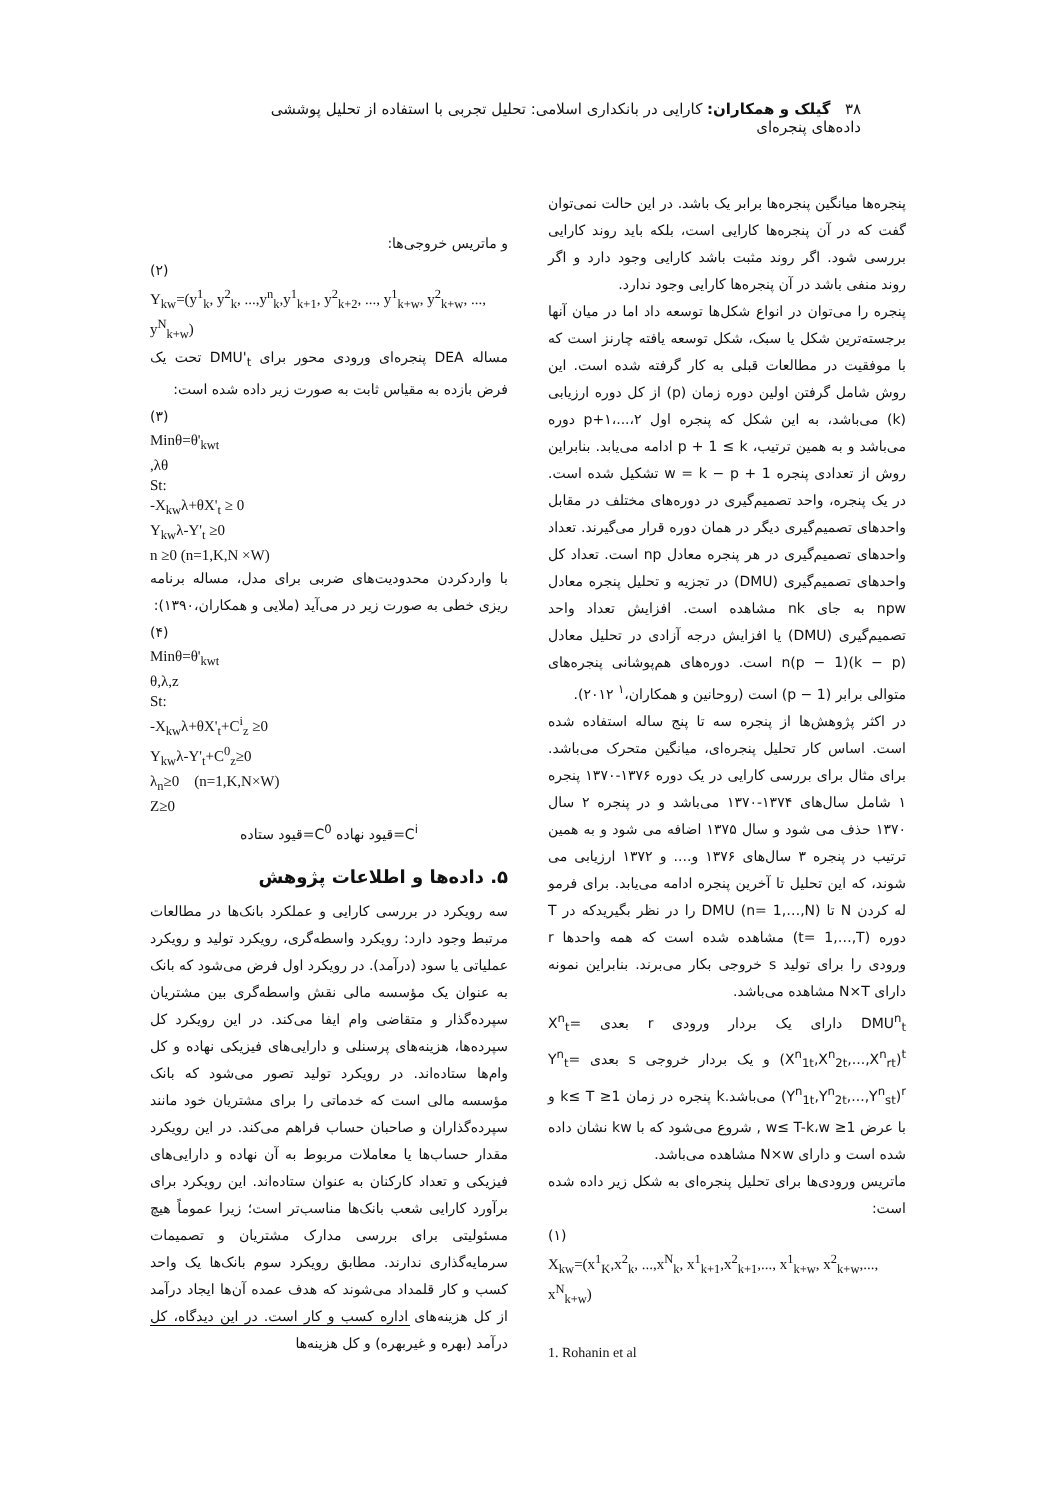۳۸ گیلک و همکاران: کارایی در بانکداری اسلامی: تحلیل تجربی با استفاده از تحلیل پوششی داده‌های پنجره‌ای
پنجره‌ها میانگین پنجره‌ها برابر یک باشد. در این حالت نمی‌توان گفت که در آن پنجره‌ها کارایی است، بلکه باید روند کارایی بررسی شود. اگر روند مثبت باشد کارایی وجود دارد و اگر روند منفی باشد در آن پنجره‌ها کارایی وجود ندارد.
پنجره را می‌توان در انواع شکل‌ها توسعه داد اما در میان آنها برجسته‌ترین شکل یا سبک، شکل توسعه یافته چارنز است که با موفقیت در مطالعات قبلی به کار گرفته شده است. این روش شامل گرفتن اولین دوره زمان (p) از کل دوره ارزیابی (k) می‌باشد، به این شکل که پنجره اول ۲،...،۱+p دوره می‌باشد و به همین ترتیب، p + 1 ≤ k ادامه می‌یابد. بنابراین روش از تعدادی پنجره w = k − p + 1 تشکیل شده است. در یک پنجره، واحد تصمیم‌گیری در دوره‌های مختلف در مقابل واحدهای تصمیم‌گیری دیگر در همان دوره قرار می‌گیرند. تعداد واحدهای تصمیم‌گیری در هر پنجره معادل np است. تعداد کل واحدهای تصمیم‌گیری (DMU) در تجزیه و تحلیل پنجره معادل npw به جای nk مشاهده است. افزایش تعداد واحد تصمیم‌گیری (DMU) یا افزایش درجه آزادی در تحلیل معادل n(p − 1)(k − p) است. دوره‌های هم‌پوشانی پنجره‌های متوالی برابر (p − 1) است (روحانین و همکاران،<sup>۱</sup> ۲۰۱۲).
در اکثر پژوهش‌ها از پنجره سه تا پنج ساله استفاده شده است. اساس کار تحلیل پنجره‌ای، میانگین متحرک می‌باشد. برای مثال برای بررسی کارایی در یک دوره ۱۳۷۶-۱۳۷۰ پنجره ۱ شامل سال‌های ۱۳۷۴-۱۳۷۰ می‌باشد و در پنجره ۲ سال ۱۳۷۰ حذف می شود و سال ۱۳۷۵ اضافه می شود و به همین ترتیب در پنجره ۳ سال‌های ۱۳۷۶ و.... و ۱۳۷۲ ارزیابی می شوند، که این تحلیل تا آخرین پنجره ادامه می‌یابد. برای فرمو له کردن N تا DMU (n= 1,…,N) را در نظر بگیریدکه در T دوره (t= 1,…,T) مشاهده شده است که همه واحدها r ورودی را برای تولید s خروجی بکار می‌برند. بنابراین نمونه دارای N×T مشاهده می‌باشد.
DMU<sup>n</sup><sub>t</sub> دارای یک بردار ورودی r بعدی X<sup>n</sup><sub>t</sub>=(X<sup>n</sup><sub>1t</sub>,X<sup>n</sup><sub>2t</sub>,...,X<sup>n</sup><sub>rt</sub>)<sup>t</sup> و یک بردار خروجی s بعدی Y<sup>n</sup><sub>t</sub>=(Y<sup>n</sup><sub>1t</sub>,Y<sup>n</sup><sub>2t</sub>,...,Y<sup>n</sup><sub>st</sub>)<sup>r</sup> می‌باشد.k پنجره در زمان 1≤ k≤ T و با عرض 1≤ w≤ T-k،w , شروع می‌شود که با kw نشان داده شده است و دارای N×w مشاهده می‌باشد.
ماتریس ورودی‌ها برای تحلیل پنجره‌ای به شکل زیر داده شده است:
(۱)
X<sub>kw</sub>=(x<sup>1</sup><sub>K</sub>,x<sup>2</sup><sub>k</sub>, ...,x<sup>N</sup><sub>k</sub>, x<sup>1</sup><sub>k+1</sub>,x<sup>2</sup><sub>k+1</sub>,..., x<sup>1</sup><sub>k+w</sub>, x<sup>2</sup><sub>k+w</sub>,..., x<sup>N</sup><sub>k+w</sub>)
1. Rohanin et al
و ماتریس خروجی‌ها:
(۲)
Y<sub>kw</sub>=(y<sup>1</sup><sub>k</sub>, y<sup>2</sup><sub>k</sub>, ...,y<sup>n</sup><sub>k</sub>,y<sup>1</sup><sub>k+1</sub>, y<sup>2</sup><sub>k+2</sub>, ..., y<sup>1</sup><sub>k+w</sub>, y<sup>2</sup><sub>k+w</sub>, ..., y<sup>N</sup><sub>k+w</sub>)
مساله DEA پنجره‌ای ورودی محور برای DMU'<sub>t</sub> تحت یک فرض بازده به مقیاس ثابت به صورت زیر داده شده است:
(۳)
Minθ=θ'<sub>kwt</sub>
,λθ
St:
-X<sub>kw</sub>λ+θX'<sub>t</sub> ≥ 0
Y<sub>kw</sub>λ-Y'<sub>t</sub> ≥0
n ≥0 (n=1,K,N ×W)
با واردکردن محدودیت‌های ضربی برای مدل، مساله برنامه ریزی خطی به صورت زیر در می‌آید (ملایی و همکاران،۱۳۹۰):
(۴)
Minθ=θ'<sub>kwt</sub>
θ,λ,z
St:
-X<sub>kw</sub>λ+θX'<sub>t</sub>+C<sup>i</sup><sub>z</sub> ≥0
Y<sub>kw</sub>λ-Y'<sub>t</sub>+C<sup>0</sup><sub>z</sub>≥0
λ<sub>n</sub>≥0 (n=1,K,N×W)
Z≥0
C<sup>i</sup>=قیود نهاده C<sup>0</sup>=قیود ستاده
۵. داده‌ها و اطلاعات پژوهش
سه رویکرد در بررسی کارایی و عملکرد بانک‌ها در مطالعات مرتبط وجود دارد: رویکرد واسطه‌گری، رویکرد تولید و رویکرد عملیاتی یا سود (درآمد). در رویکرد اول فرض می‌شود که بانک به عنوان یک مؤسسه مالی نقش واسطه‌گری بین مشتریان سپرده‌گذار و متقاضی وام ایفا می‌کند. در این رویکرد کل سپرده‌ها، هزینه‌های پرسنلی و دارایی‌های فیزیکی نهاده و کل وام‌ها ستاده‌اند. در رویکرد تولید تصور می‌شود که بانک مؤسسه مالی است که خدماتی را برای مشتریان خود مانند سپرده‌گذاران و صاحبان حساب فراهم می‌کند. در این رویکرد مقدار حساب‌ها یا معاملات مربوط به آن نهاده و دارایی‌های فیزیکی و تعداد کارکنان به عنوان ستاده‌اند. این رویکرد برای برآورد کارایی شعب بانک‌ها مناسب‌تر است؛ زیرا عموماً هیچ مسئولیتی برای بررسی مدارک مشتریان و تصمیمات سرمایه‌گذاری ندارند. مطابق رویکرد سوم بانک‌ها یک واحد کسب و کار قلمداد می‌شوند که هدف عمده آن‌ها ایجاد درآمد از کل هزینه‌های اداره کسب و کار است. در این دیدگاه، کل درآمد (بهره و غیربهره) و کل هزینه‌ها